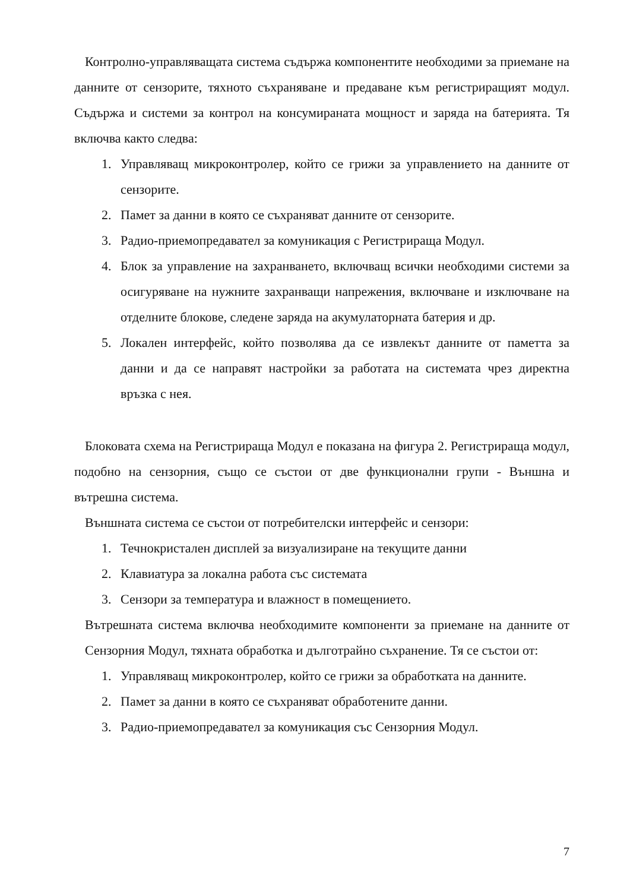Контролно-управляващата система съдържа компонентите необходими за приемане на данните от сензорите, тяхното съхраняване и предаване към регистриращият модул. Съдържа и системи за контрол на консумираната мощност и заряда на батерията. Тя включва както следва:
1. Управляващ микроконтролер, който се грижи за управлението на данните от сензорите.
2. Памет за данни в която се съхраняват данните от сензорите.
3. Радио-приемопредавател за комуникация с Регистрираща Модул.
4. Блок за управление на захранването, включващ всички необходими системи за осигуряване на нужните захранващи напрежения, включване и изключване на отделните блокове, следене заряда на акумулаторната батерия и др.
5. Локален интерфейс, който позволява да се извлекът данните от паметта за данни и да се направят настройки за работата на системата чрез директна връзка с нея.
Блоковата схема на Регистрираща Модул е показана на фигура 2. Регистрираща модул, подобно на сензорния, също се състои от две функционални групи - Външна и вътрешна система.
Външната система се състои от потребителски интерфейс и сензори:
1. Течнокристален дисплей за визуализиране на текущите данни
2. Клавиатура за локална работа със системата
3. Сензори за температура и влажност в помещението.
Вътрешната система включва необходимите компоненти за приемане на данните от Сензорния Модул, тяхната обработка и дълготрайно съхранение. Тя се състои от:
1. Управляващ микроконтролер, който се грижи за обработката на данните.
2. Памет за данни в която се съхраняват обработените данни.
3. Радио-приемопредавател за комуникация със Сензорния Модул.
7